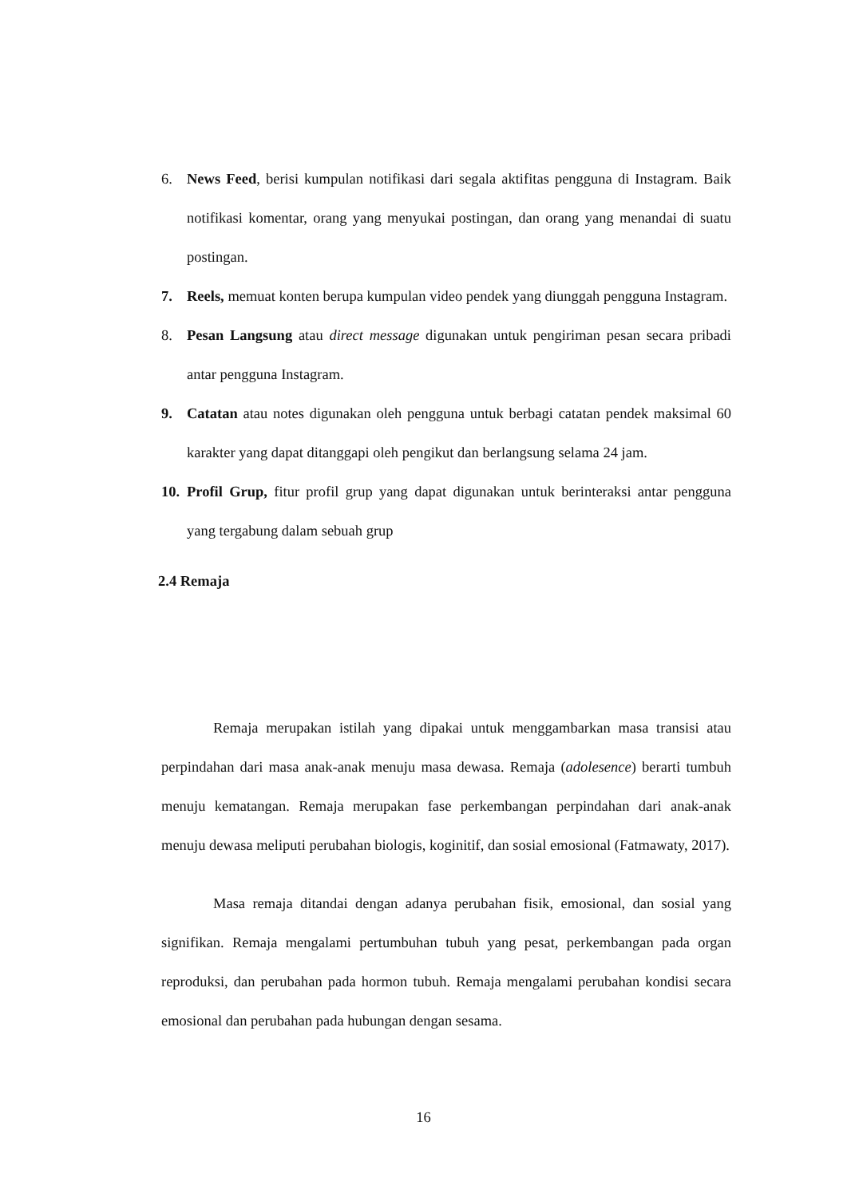6. News Feed, berisi kumpulan notifikasi dari segala aktifitas pengguna di Instagram. Baik notifikasi komentar, orang yang menyukai postingan, dan orang yang menandai di suatu postingan.
7. Reels, memuat konten berupa kumpulan video pendek yang diunggah pengguna Instagram.
8. Pesan Langsung atau direct message digunakan untuk pengiriman pesan secara pribadi antar pengguna Instagram.
9. Catatan atau notes digunakan oleh pengguna untuk berbagi catatan pendek maksimal 60 karakter yang dapat ditanggapi oleh pengikut dan berlangsung selama 24 jam.
10. Profil Grup, fitur profil grup yang dapat digunakan untuk berinteraksi antar pengguna yang tergabung dalam sebuah grup
2.4 Remaja
Remaja merupakan istilah yang dipakai untuk menggambarkan masa transisi atau perpindahan dari masa anak-anak menuju masa dewasa. Remaja (adolesence) berarti tumbuh menuju kematangan. Remaja merupakan fase perkembangan perpindahan dari anak-anak menuju dewasa meliputi perubahan biologis, koginitif, dan sosial emosional (Fatmawaty, 2017).
Masa remaja ditandai dengan adanya perubahan fisik, emosional, dan sosial yang signifikan. Remaja mengalami pertumbuhan tubuh yang pesat, perkembangan pada organ reproduksi, dan perubahan pada hormon tubuh. Remaja mengalami perubahan kondisi secara emosional dan perubahan pada hubungan dengan sesama.
16